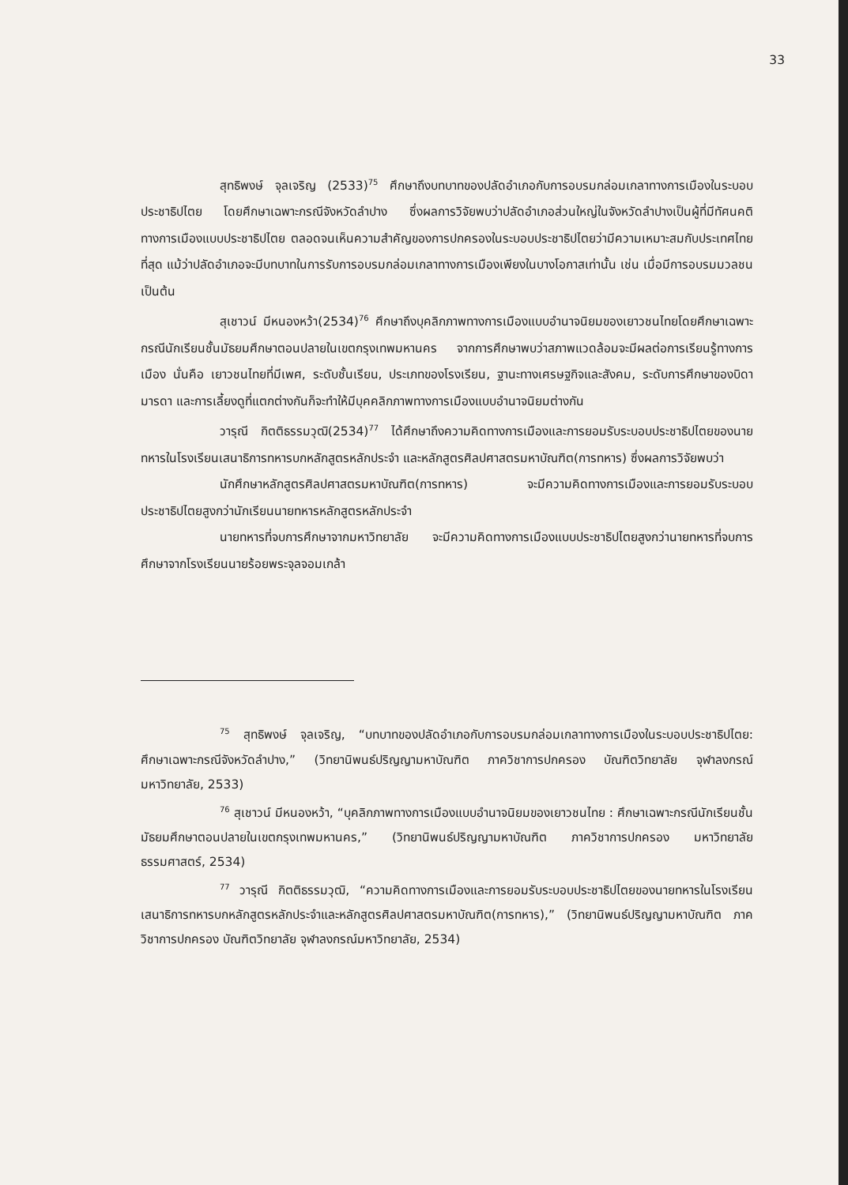33
สุทธิพงษ์ จุลเจริญ (2533)<sup>75</sup> ศึกษาถึงบทบาทของปลัดอำเภอกับการอบรมกล่อมเกลาทางการเมืองในระบอบประชาธิปไตย โดยศึกษาเฉพาะกรณีจังหวัดลำปาง ซึ่งผลการวิจัยพบว่าปลัดอำเภอส่วนใหญ่ในจังหวัดลำปางเป็นผู้ที่มีทัศนคติทางการเมืองแบบประชาธิปไตย ตลอดจนเห็นความสำคัญของการปกครองในระบอบประชาธิปไตยว่ามีความเหมาะสมกับประเทศไทยที่สุด แม้ว่าปลัดอำเภอจะมีบทบาทในการรับการอบรมกล่อมเกลาทางการเมืองเพียงในบางโอกาสเท่านั้น เช่น เมื่อมีการอบรมมวลชน เป็นต้น
สุเชาวน์ มีหนองหว้า(2534)<sup>76</sup> ศึกษาถึงบุคลิกภาพทางการเมืองแบบอำนาจนิยมของเยาวชนไทยโดยศึกษาเฉพาะกรณีนักเรียนชั้นมัธยมศึกษาตอนปลายในเขตกรุงเทพมหานคร จากการศึกษาพบว่าสภาพแวดล้อมจะมีผลต่อการเรียนรู้ทางการเมือง นั่นคือ เยาวชนไทยที่มีเพศ, ระดับชั้นเรียน, ประเภทของโรงเรียน, ฐานะทางเศรษฐกิจและสังคม, ระดับการศึกษาของบิดามารดา และการเลี้ยงดูที่แตกต่างกันก็จะทำให้มีบุคคลิกภาพทางการเมืองแบบอำนาจนิยมต่างกัน
วารุณี กิตติธรรมวุฒิ(2534)<sup>77</sup> ได้ศึกษาถึงความคิดทางการเมืองและการยอมรับระบอบประชาธิปไตยของนายทหารในโรงเรียนเสนาธิการทหารบกหลักสูตรหลักประจำ และหลักสูตรศิลปศาสตรมหาบัณฑิต(การทหาร) ซึ่งผลการวิจัยพบว่า
นักศึกษาหลักสูตรศิลปศาสตรมหาบัณฑิต(การทหาร) จะมีความคิดทางการเมืองและการยอมรับระบอบประชาธิปไตยสูงกว่านักเรียนนายทหารหลักสูตรหลักประจำ
นายทหารที่จบการศึกษาจากมหาวิทยาลัย จะมีความคิดทางการเมืองแบบประชาธิปไตยสูงกว่านายทหารที่จบการศึกษาจากโรงเรียนนายร้อยพระจุลจอมเกล้า
<sup>75</sup> สุทธิพงษ์ จุลเจริญ, “บทบาทของปลัดอำเภอกับการอบรมกล่อมเกลาทางการเมืองในระบอบประชาธิปไตย: ศึกษาเฉพาะกรณีจังหวัดลำปาง,” (วิทยานิพนธ์ปริญญามหาบัณฑิต ภาควิชาการปกครอง บัณฑิตวิทยาลัย จุฬาลงกรณ์มหาวิทยาลัย, 2533)
<sup>76</sup> สุเชาวน์ มีหนองหว้า, “บุคลิกภาพทางการเมืองแบบอำนาจนิยมของเยาวชนไทย : ศึกษาเฉพาะกรณีนักเรียนชั้นมัธยมศึกษาตอนปลายในเขตกรุงเทพมหานคร,” (วิทยานิพนธ์ปริญญามหาบัณฑิต ภาควิชาการปกครอง มหาวิทยาลัยธรรมศาสตร์, 2534)
<sup>77</sup> วารุณี กิตติธรรมวุฒิ, “ความคิดทางการเมืองและการยอมรับระบอบประชาธิปไตยของนายทหารในโรงเรียนเสนาธิการทหารบกหลักสูตรหลักประจำและหลักสูตรศิลปศาสตรมหาบัณฑิต(การทหาร),” (วิทยานิพนธ์ปริญญามหาบัณฑิต ภาควิชาการปกครอง บัณฑิตวิทยาลัย จุฬาลงกรณ์มหาวิทยาลัย, 2534)